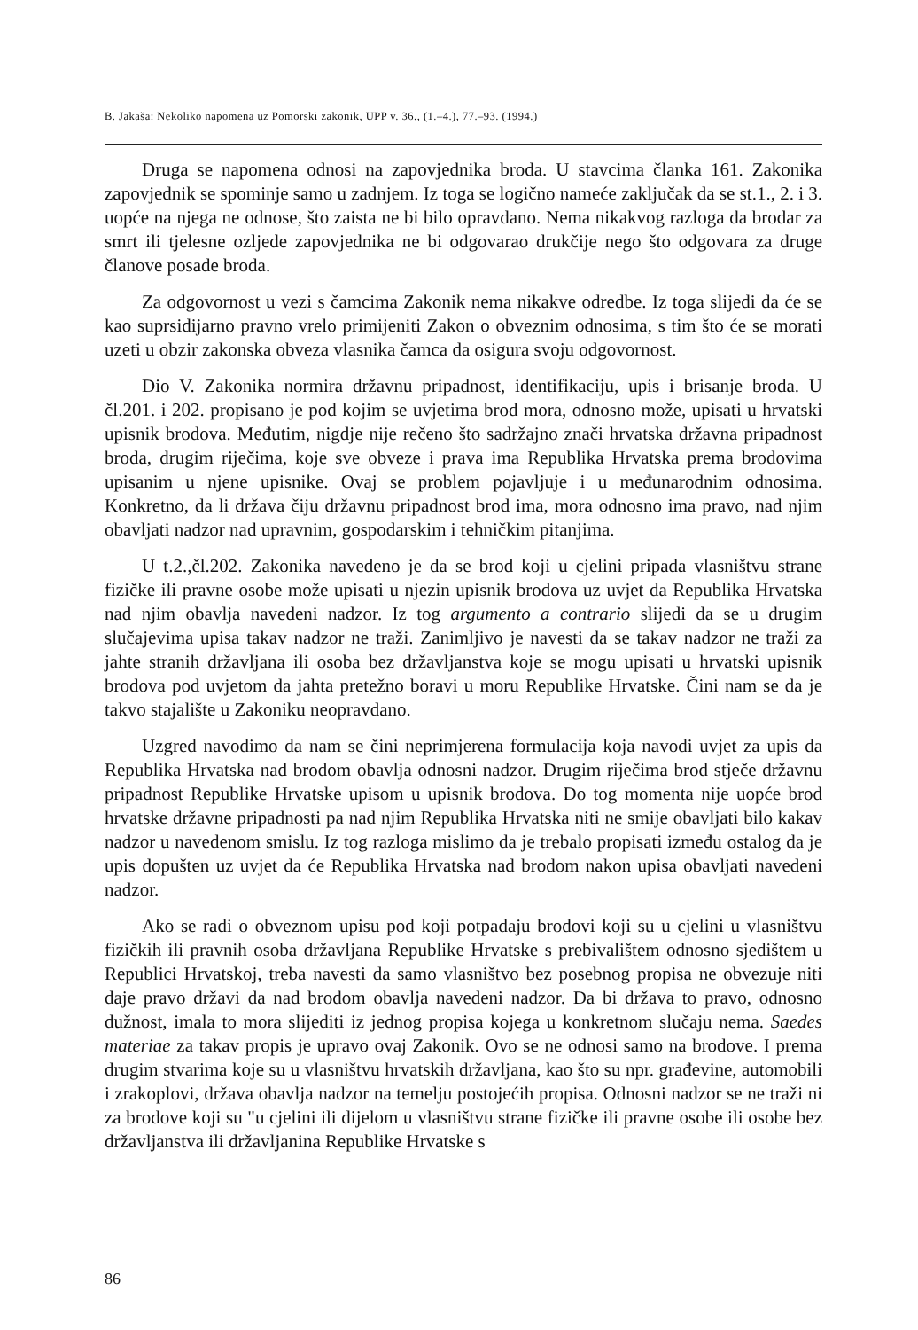B. Jakaša: Nekoliko napomena uz Pomorski zakonik, UPP v. 36., (1.–4.), 77.–93. (1994.)
Druga se napomena odnosi na zapovjednika broda. U stavcima članka 161. Zakonika zapovjednik se spominje samo u zadnjem. Iz toga se logično nameće zaključak da se st.1., 2. i 3. uopće na njega ne odnose, što zaista ne bi bilo opravdano. Nema nikakvog razloga da brodar za smrt ili tjelesne ozljede zapovjednika ne bi odgovarao drukčije nego što odgovara za druge članove posade broda.
Za odgovornost u vezi s čamcima Zakonik nema nikakve odredbe. Iz toga slijedi da će se kao suprsidijarno pravno vrelo primijeniti Zakon o obveznim odnosima, s tim što će se morati uzeti u obzir zakonska obveza vlasnika čamca da osigura svoju odgovornost.
Dio V. Zakonika normira državnu pripadnost, identifikaciju, upis i brisanje broda. U čl.201. i 202. propisano je pod kojim se uvjetima brod mora, odnosno može, upisati u hrvatski upisnik brodova. Međutim, nigdje nije rečeno što sadržajno znači hrvatska državna pripadnost broda, drugim riječima, koje sve obveze i prava ima Republika Hrvatska prema brodovima upisanim u njene upisnike. Ovaj se problem pojavljuje i u međunarodnim odnosima. Konkretno, da li država čiju državnu pripadnost brod ima, mora odnosno ima pravo, nad njim obavljati nadzor nad upravnim, gospodarskim i tehničkim pitanjima.
U t.2.,čl.202. Zakonika navedeno je da se brod koji u cjelini pripada vlasništvu strane fizičke ili pravne osobe može upisati u njezin upisnik brodova uz uvjet da Republika Hrvatska nad njim obavlja navedeni nadzor. Iz tog argumento a contrario slijedi da se u drugim slučajevima upisa takav nadzor ne traži. Zanimljivo je navesti da se takav nadzor ne traži za jahte stranih državljana ili osoba bez državljanstva koje se mogu upisati u hrvatski upisnik brodova pod uvjetom da jahta pretežno boravi u moru Republike Hrvatske. Čini nam se da je takvo stajalište u Zakoniku neopravdano.
Uzgred navodimo da nam se čini neprimjerena formulacija koja navodi uvjet za upis da Republika Hrvatska nad brodom obavlja odnosni nadzor. Drugim riječima brod stječe državnu pripadnost Republike Hrvatske upisom u upisnik brodova. Do tog momenta nije uopće brod hrvatske državne pripadnosti pa nad njim Republika Hrvatska niti ne smije obavljati bilo kakav nadzor u navedenom smislu. Iz tog razloga mislimo da je trebalo propisati između ostalog da je upis dopušten uz uvjet da će Republika Hrvatska nad brodom nakon upisa obavljati navedeni nadzor.
Ako se radi o obveznom upisu pod koji potpadaju brodovi koji su u cjelini u vlasništvu fizičkih ili pravnih osoba državljana Republike Hrvatske s prebivalištem odnosno sjedištem u Republici Hrvatskoj, treba navesti da samo vlasništvo bez posebnog propisa ne obvezuje niti daje pravo državi da nad brodom obavlja navedeni nadzor. Da bi država to pravo, odnosno dužnost, imala to mora slijediti iz jednog propisa kojega u konkretnom slučaju nema. Saedes materiae za takav propis je upravo ovaj Zakonik. Ovo se ne odnosi samo na brodove. I prema drugim stvarima koje su u vlasništvu hrvatskih državljana, kao što su npr. građevine, automobili i zrakoplovi, država obavlja nadzor na temelju postojećih propisa. Odnosni nadzor se ne traži ni za brodove koji su "u cjelini ili dijelom u vlasništvu strane fizičke ili pravne osobe ili osobe bez državljanstva ili državljanina Republike Hrvatske s
86